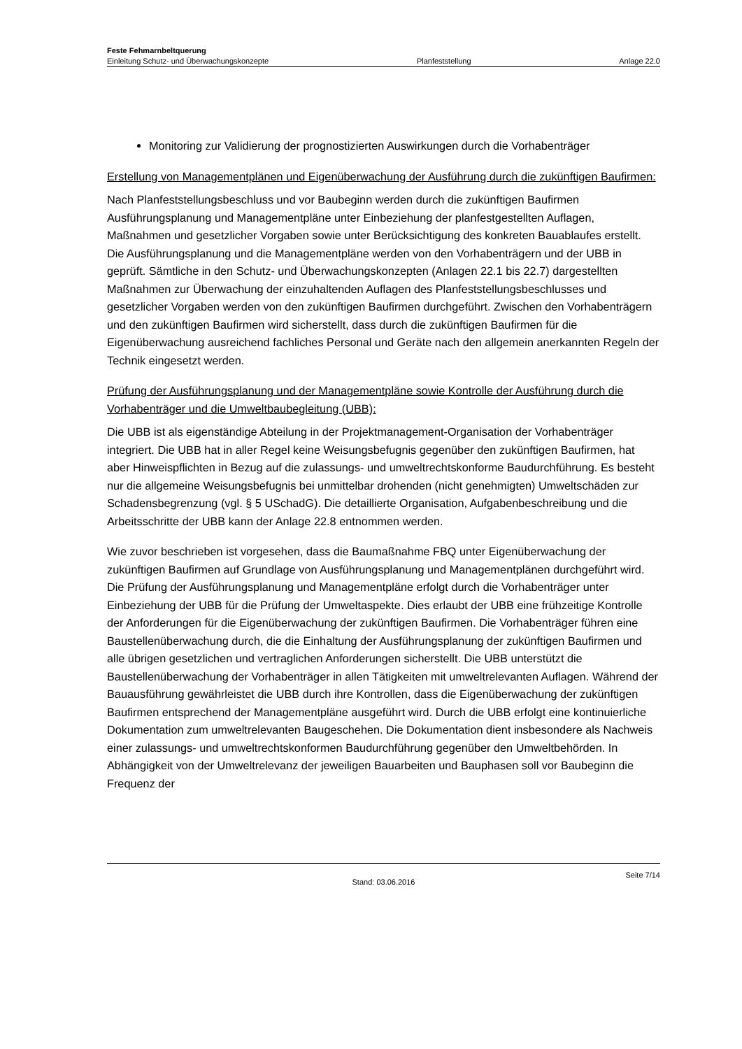Feste Fehmarnbeltquerung
Einleitung Schutz- und Überwachungskonzepte Planfeststellung Anlage 22.0
Monitoring zur Validierung der prognostizierten Auswirkungen durch die Vorhabenträger
Erstellung von Managementplänen und Eigenüberwachung der Ausführung durch die zukünftigen Baufirmen:
Nach Planfeststellungsbeschluss und vor Baubeginn werden durch die zukünftigen Baufirmen Ausführungsplanung und Managementpläne unter Einbeziehung der planfestgestellten Auflagen, Maßnahmen und gesetzlicher Vorgaben sowie unter Berücksichtigung des konkreten Bauablaufes erstellt. Die Ausführungsplanung und die Managementpläne werden von den Vorhabenträgern und der UBB in geprüft. Sämtliche in den Schutz- und Überwachungskonzepten (Anlagen 22.1 bis 22.7) dargestellten Maßnahmen zur Überwachung der einzuhaltenden Auflagen des Planfeststellungsbeschlusses und gesetzlicher Vorgaben werden von den zukünftigen Baufirmen durchgeführt. Zwischen den Vorhabenträgern und den zukünftigen Baufirmen wird sicherstellt, dass durch die zukünftigen Baufirmen für die Eigenüberwachung ausreichend fachliches Personal und Geräte nach den allgemein anerkannten Regeln der Technik eingesetzt werden.
Prüfung der Ausführungsplanung und der Managementpläne sowie Kontrolle der Ausführung durch die Vorhabenträger und die Umweltbaubegleitung (UBB):
Die UBB ist als eigenständige Abteilung in der Projektmanagement-Organisation der Vorhabenträger integriert. Die UBB hat in aller Regel keine Weisungsbefugnis gegenüber den zukünftigen Baufirmen, hat aber Hinweispflichten in Bezug auf die zulassungs- und umweltrechtskonforme Baudurchführung. Es besteht nur die allgemeine Weisungsbefugnis bei unmittelbar drohenden (nicht genehmigten) Umweltschäden zur Schadensbegrenzung (vgl. § 5 USchadG). Die detaillierte Organisation, Aufgabenbeschreibung und die Arbeitsschritte der UBB kann der Anlage 22.8 entnommen werden.
Wie zuvor beschrieben ist vorgesehen, dass die Baumaßnahme FBQ unter Eigenüberwachung der zukünftigen Baufirmen auf Grundlage von Ausführungsplanung und Managementplänen durchgeführt wird. Die Prüfung der Ausführungsplanung und Managementpläne erfolgt durch die Vorhabenträger unter Einbeziehung der UBB für die Prüfung der Umweltaspekte. Dies erlaubt der UBB eine frühzeitige Kontrolle der Anforderungen für die Eigenüberwachung der zukünftigen Baufirmen. Die Vorhabenträger führen eine Baustellenüberwachung durch, die die Einhaltung der Ausführungsplanung der zukünftigen Baufirmen und alle übrigen gesetzlichen und vertraglichen Anforderungen sicherstellt. Die UBB unterstützt die Baustellenüberwachung der Vorhabenträger in allen Tätigkeiten mit umweltrelevanten Auflagen. Während der Bauausführung gewährleistet die UBB durch ihre Kontrollen, dass die Eigenüberwachung der zukünftigen Baufirmen entsprechend der Managementpläne ausgeführt wird. Durch die UBB erfolgt eine kontinuierliche Dokumentation zum umweltrelevanten Baugeschehen. Die Dokumentation dient insbesondere als Nachweis einer zulassungs- und umweltrechtskonformen Baudurchführung gegenüber den Umweltbehörden. In Abhängigkeit von der Umweltrelevanz der jeweiligen Bauarbeiten und Bauphasen soll vor Baubeginn die Frequenz der
Stand: 03.06.2016
Seite 7/14